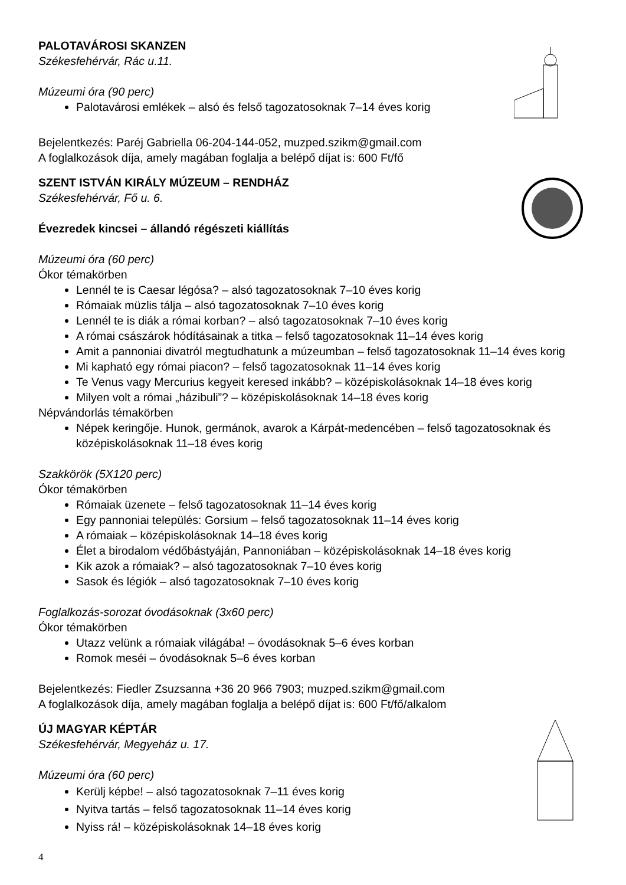PALOTAVÁROSI SKANZEN
Székesfehérvár, Rác u.11.
Múzeumi óra (90 perc)
Palotavárosi emlékek – alsó és felső tagozatosoknak 7–14 éves korig
Bejelentkezés: Paréj Gabriella 06-204-144-052, muzped.szikm@gmail.com
A foglalkozások díja, amely magában foglalja a belépő díjat is: 600 Ft/fő
SZENT ISTVÁN KIRÁLY MÚZEUM – RENDHÁZ
Székesfehérvár, Fő u. 6.
Évezredek kincsei – állandó régészeti kiállítás
Múzeumi óra (60 perc)
Ókor témakörben
Lennél te is Caesar légósa? – alsó tagozatosoknak 7–10 éves korig
Rómaiak müzlis tálja – alsó tagozatosoknak 7–10 éves korig
Lennél te is diák a római korban? – alsó tagozatosoknak 7–10 éves korig
A római császárok hódításainak a titka – felső tagozatosoknak 11–14 éves korig
Amit a pannoniai divatról megtudhatunk a múzeumban – felső tagozatosoknak 11–14 éves korig
Mi kapható egy római piacon? – felső tagozatosoknak 11–14 éves korig
Te Venus vagy Mercurius kegyeit keresed inkább? – középiskolásoknak 14–18 éves korig
Milyen volt a római „házibuli”? – középiskolásoknak 14–18 éves korig
Népvándorlás témakörben
Népek keringője. Hunok, germánok, avarok a Kárpát-medencében – felső tagozatosoknak és középiskolásoknak 11–18 éves korig
Szakkörök (5X120 perc)
Ókor témakörben
Rómaiak üzenete – felső tagozatosoknak 11–14 éves korig
Egy pannoniai település: Gorsium – felső tagozatosoknak 11–14 éves korig
A rómaiak – középiskolásoknak 14–18 éves korig
Élet a birodalom védőbástyáján, Pannoniában – középiskolásoknak 14–18 éves korig
Kik azok a rómaiak? – alsó tagozatosoknak 7–10 éves korig
Sasok és légiók – alsó tagozatosoknak 7–10 éves korig
Foglalkozás-sorozat óvodásoknak (3x60 perc)
Ókor témakörben
Utazz velünk a rómaiak világába! – óvodásoknak 5–6 éves korban
Romok meséi – óvodásoknak 5–6 éves korban
Bejelentkezés: Fiedler Zsuzsanna +36 20 966 7903; muzped.szikm@gmail.com
A foglalkozások díja, amely magában foglalja a belépő díjat is: 600 Ft/fő/alkalom
ÚJ MAGYAR KÉPTÁR
Székesfehérvár, Megyeház u. 17.
Múzeumi óra (60 perc)
Kerülj képbe! – alsó tagozatosoknak 7–11 éves korig
Nyitva tartás – felső tagozatosoknak 11–14 éves korig
Nyiss rá! – középiskolásoknak 14–18 éves korig
4